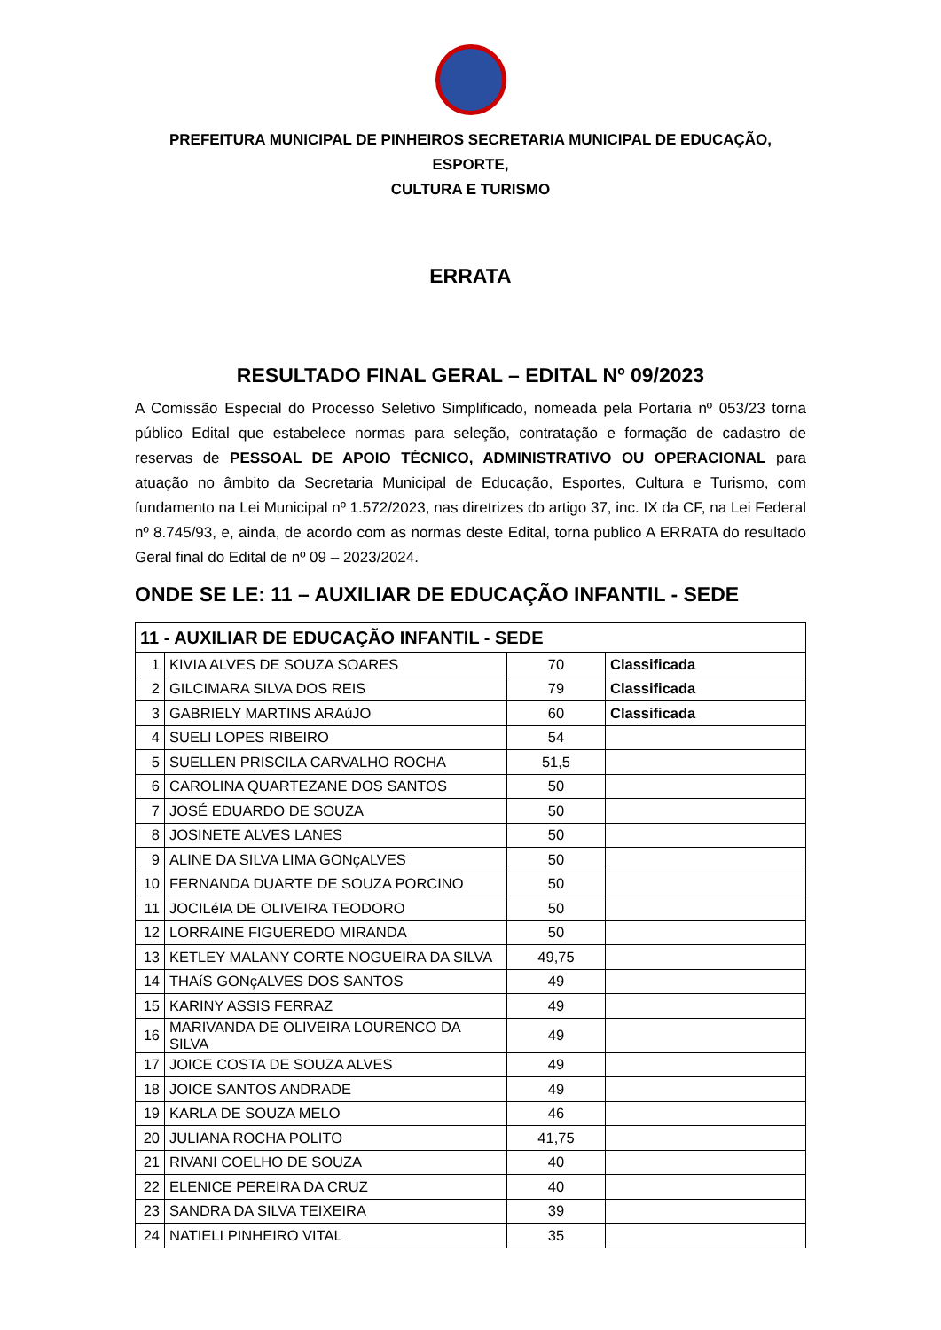PREFEITURA MUNICIPAL DE PINHEIROS SECRETARIA MUNICIPAL DE EDUCAÇÃO, ESPORTE,
CULTURA E TURISMO
ERRATA
RESULTADO FINAL GERAL – EDITAL Nº 09/2023
A Comissão Especial do Processo Seletivo Simplificado, nomeada pela Portaria nº 053/23 torna público Edital que estabelece normas para seleção, contratação e formação de cadastro de reservas de PESSOAL DE APOIO TÉCNICO, ADMINISTRATIVO OU OPERACIONAL para atuação no âmbito da Secretaria Municipal de Educação, Esportes, Cultura e Turismo, com fundamento na Lei Municipal nº 1.572/2023, nas diretrizes do artigo 37, inc. IX da CF, na Lei Federal nº 8.745/93, e, ainda, de acordo com as normas deste Edital, torna publico A ERRATA do resultado Geral final do Edital de nº 09 – 2023/2024.
ONDE SE LE: 11 – AUXILIAR DE EDUCAÇÃO INFANTIL - SEDE
| 11 - AUXILIAR DE EDUCAÇÃO INFANTIL - SEDE | | | |
| --- | --- | --- | --- |
| 1 | KIVIA ALVES DE SOUZA SOARES | 70 | Classificada |
| 2 | GILCIMARA SILVA DOS REIS | 79 | Classificada |
| 3 | GABRIELY MARTINS ARAúJO | 60 | Classificada |
| 4 | SUELI LOPES RIBEIRO | 54 | |
| 5 | SUELLEN PRISCILA CARVALHO ROCHA | 51,5 | |
| 6 | CAROLINA QUARTEZANE DOS SANTOS | 50 | |
| 7 | JOSÉ EDUARDO DE SOUZA | 50 | |
| 8 | JOSINETE ALVES LANES | 50 | |
| 9 | ALINE DA SILVA LIMA GONçALVES | 50 | |
| 10 | FERNANDA DUARTE DE SOUZA PORCINO | 50 | |
| 11 | JOCILéIA DE OLIVEIRA TEODORO | 50 | |
| 12 | LORRAINE FIGUEREDO MIRANDA | 50 | |
| 13 | KETLEY MALANY CORTE NOGUEIRA DA SILVA | 49,75 | |
| 14 | THAíS GONçALVES DOS SANTOS | 49 | |
| 15 | KARINY ASSIS FERRAZ | 49 | |
| 16 | MARIVANDA DE OLIVEIRA LOURENCO DA SILVA | 49 | |
| 17 | JOICE COSTA DE SOUZA ALVES | 49 | |
| 18 | JOICE SANTOS ANDRADE | 49 | |
| 19 | KARLA DE SOUZA MELO | 46 | |
| 20 | JULIANA ROCHA POLITO | 41,75 | |
| 21 | RIVANI COELHO DE SOUZA | 40 | |
| 22 | ELENICE PEREIRA DA CRUZ | 40 | |
| 23 | SANDRA DA SILVA TEIXEIRA | 39 | |
| 24 | NATIELI PINHEIRO VITAL | 35 | |